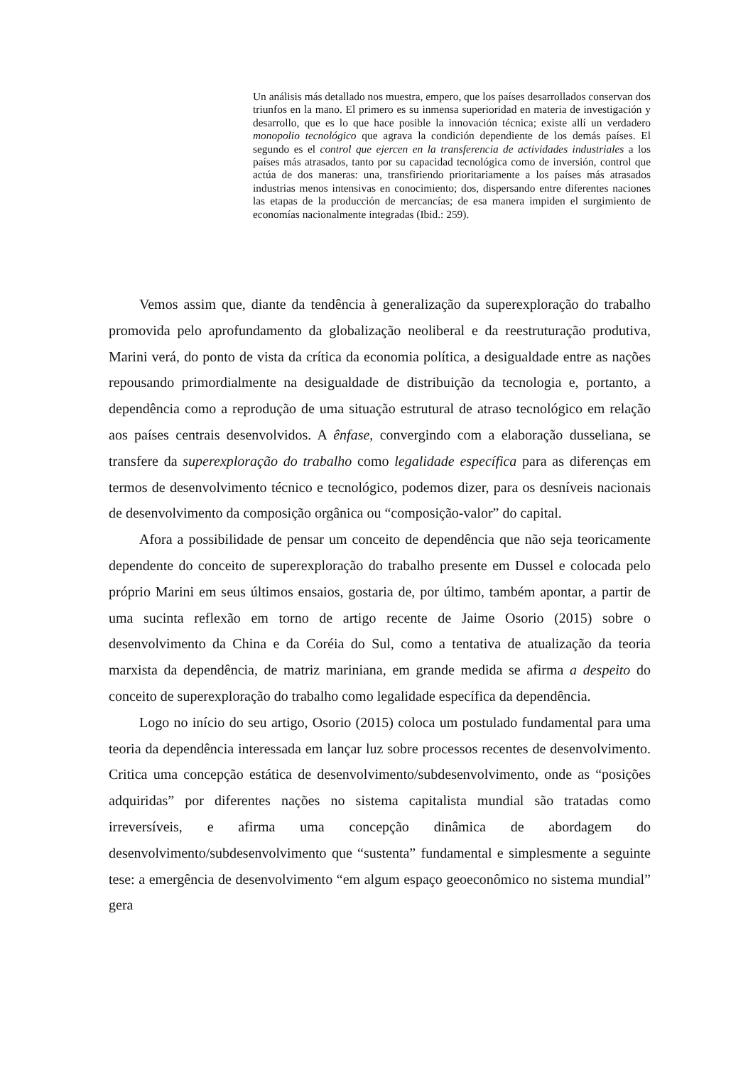Un análisis más detallado nos muestra, empero, que los países desarrollados conservan dos triunfos en la mano. El primero es su inmensa superioridad en materia de investigación y desarrollo, que es lo que hace posible la innovación técnica; existe allí un verdadero monopolio tecnológico que agrava la condición dependiente de los demás países. El segundo es el control que ejercen en la transferencia de actividades industriales a los países más atrasados, tanto por su capacidad tecnológica como de inversión, control que actúa de dos maneras: una, transfiriendo prioritariamente a los países más atrasados industrias menos intensivas en conocimiento; dos, dispersando entre diferentes naciones las etapas de la producción de mercancías; de esa manera impiden el surgimiento de economías nacionalmente integradas (Ibid.: 259).
Vemos assim que, diante da tendência à generalização da superexploração do trabalho promovida pelo aprofundamento da globalização neoliberal e da reestruturação produtiva, Marini verá, do ponto de vista da crítica da economia política, a desigualdade entre as nações repousando primordialmente na desigualdade de distribuição da tecnologia e, portanto, a dependência como a reprodução de uma situação estrutural de atraso tecnológico em relação aos países centrais desenvolvidos. A ênfase, convergindo com a elaboração dusseliana, se transfere da superexploração do trabalho como legalidade específica para as diferenças em termos de desenvolvimento técnico e tecnológico, podemos dizer, para os desníveis nacionais de desenvolvimento da composição orgânica ou “composição-valor” do capital.
Afora a possibilidade de pensar um conceito de dependência que não seja teoricamente dependente do conceito de superexploração do trabalho presente em Dussel e colocada pelo próprio Marini em seus últimos ensaios, gostaria de, por último, também apontar, a partir de uma sucinta reflexão em torno de artigo recente de Jaime Osorio (2015) sobre o desenvolvimento da China e da Coréia do Sul, como a tentativa de atualização da teoria marxista da dependência, de matriz mariniana, em grande medida se afirma a despeito do conceito de superexploração do trabalho como legalidade específica da dependência.
Logo no início do seu artigo, Osorio (2015) coloca um postulado fundamental para uma teoria da dependência interessada em lançar luz sobre processos recentes de desenvolvimento. Critica uma concepção estática de desenvolvimento/subdesenvolvimento, onde as “posições adquiridas” por diferentes nações no sistema capitalista mundial são tratadas como irreversíveis, e afirma uma concepção dinâmica de abordagem do desenvolvimento/subdesenvolvimento que “sustenta” fundamental e simplesmente a seguinte tese: a emergência de desenvolvimento “em algum espaço geoeconômico no sistema mundial” gera